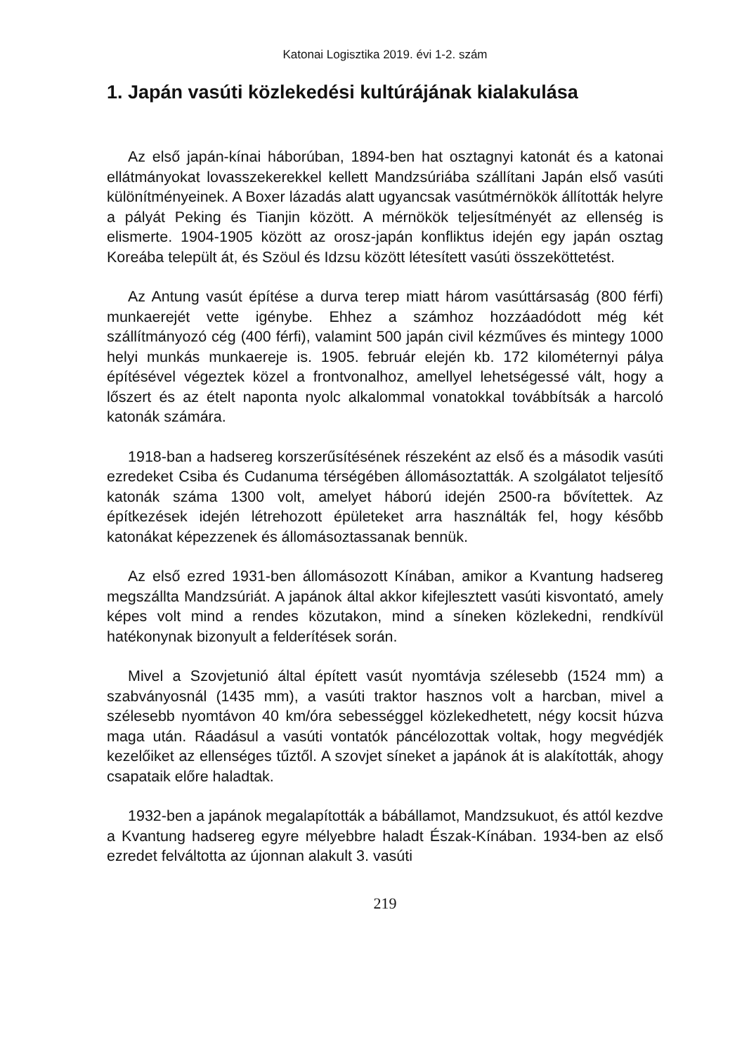Katonai Logisztika 2019. évi 1-2. szám
1. Japán vasúti közlekedési kultúrájának kialakulása
Az első japán-kínai háborúban, 1894-ben hat osztagnyi katonát és a katonai ellátmányokat lovasszekerekkel kellett Mandzsúriába szállítani Japán első vasúti különítményeinek. A Boxer lázadás alatt ugyancsak vasútmérnökök állították helyre a pályát Peking és Tianjin között. A mérnökök teljesítményét az ellenség is elismerte. 1904-1905 között az orosz-japán konfliktus idején egy japán osztag Koreába települt át, és Szöul és Idzsu között létesített vasúti összeköttetést.
Az Antung vasút építése a durva terep miatt három vasúttársaság (800 férfi) munkaerejét vette igénybe. Ehhez a számhoz hozzáadódott még két szállítmányozó cég (400 férfi), valamint 500 japán civil kézműves és mintegy 1000 helyi munkás munkaereje is. 1905. február elején kb. 172 kilométernyi pálya építésével végeztek közel a frontvonalhoz, amellyel lehetségessé vált, hogy a lőszert és az ételt naponta nyolc alkalommal vonatokkal továbbítsák a harcoló katonák számára.
1918-ban a hadsereg korszerűsítésének részeként az első és a második vasúti ezredeket Csiba és Cudanuma térségében állomásoztatták. A szolgálatot teljesítő katonák száma 1300 volt, amelyet háború idején 2500-ra bővítettek. Az építkezések idején létrehozott épületeket arra használták fel, hogy később katonákat képezzenek és állomásoztassanak bennük.
Az első ezred 1931-ben állomásozott Kínában, amikor a Kvantung hadsereg megszállta Mandzsúriát. A japánok által akkor kifejlesztett vasúti kisvontató, amely képes volt mind a rendes közutakon, mind a síneken közlekedni, rendkívül hatékonynak bizonyult a felderítések során.
Mivel a Szovjetunió által épített vasút nyomtávja szélesebb (1524 mm) a szabványosnál (1435 mm), a vasúti traktor hasznos volt a harcban, mivel a szélesebb nyomtávon 40 km/óra sebességgel közlekedhetett, négy kocsit húzva maga után. Ráadásul a vasúti vontatók páncélozottak voltak, hogy megvédjék kezelőiket az ellenséges tűztől. A szovjet síneket a japánok át is alakították, ahogy csapataik előre haladtak.
1932-ben a japánok megalapították a bábállamot, Mandzsukuot, és attól kezdve a Kvantung hadsereg egyre mélyebbre haladt Észak-Kínában. 1934-ben az első ezredet felváltotta az újonnan alakult 3. vasúti
219